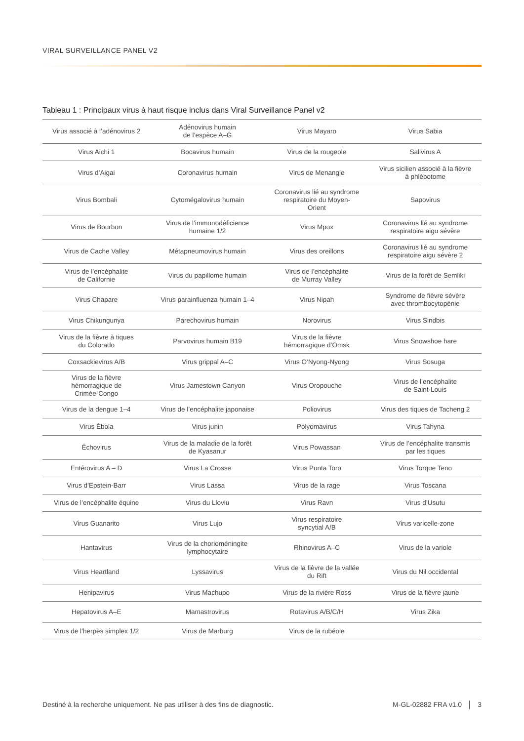VIRAL SURVEILLANCE PANEL V2
Tableau 1 : Principaux virus à haut risque inclus dans Viral Surveillance Panel v2
| Virus associé à l’adénovirus 2 | Adénovirus humain de l’espèce A–G | Virus Mayaro | Virus Sabia |
| Virus Aichi 1 | Bocavirus humain | Virus de la rougeole | Salivirus A |
| Virus d’Aigai | Coronavirus humain | Virus de Menangle | Virus sicilien associé à la fièvre à phlébotome |
| Virus Bombali | Cytomégalovirus humain | Coronavirus lié au syndrome respiratoire du Moyen- Orient | Sapovirus |
| Virus de Bourbon | Virus de l’immunodéficience humaine 1/2 | Virus Mpox | Coronavirus lié au syndrome respiratoire aigu sévère |
| Virus de Cache Valley | Métapneumovirus humain | Virus des oreillons | Coronavirus lié au syndrome respiratoire aigu sévère 2 |
| Virus de l’encéphalite de Californie | Virus du papillome humain | Virus de l’encéphalite de Murray Valley | Virus de la forêt de Semliki |
| Virus Chapare | Virus parainfluenza humain 1–4 | Virus Nipah | Syndrome de fièvre sévère avec thrombocytopénie |
| Virus Chikungunya | Parechovirus humain | Norovirus | Virus Sindbis |
| Virus de la fièvre à tiques du Colorado | Parvovirus humain B19 | Virus de la fièvre hémorragique d’Omsk | Virus Snowshoe hare |
| Coxsackievirus A/B | Virus grippal A–C | Virus O’Nyong-Nyong | Virus Sosuga |
| Virus de la fièvre hémorragique de Crimée-Congo | Virus Jamestown Canyon | Virus Oropouche | Virus de l’encéphalite de Saint-Louis |
| Virus de la dengue 1–4 | Virus de l’encéphalite japonaise | Poliovirus | Virus des tiques de Tacheng 2 |
| Virus Ébola | Virus junin | Polyomavirus | Virus Tahyna |
| Échovirus | Virus de la maladie de la forêt de Kyasanur | Virus Powassan | Virus de l’encéphalite transmis par les tiques |
| Entérovirus A – D | Virus La Crosse | Virus Punta Toro | Virus Torque Teno |
| Virus d’Epstein-Barr | Virus Lassa | Virus de la rage | Virus Toscana |
| Virus de l’encéphalite équine | Virus du Lloviu | Virus Ravn | Virus d’Usutu |
| Virus Guanarito | Virus Lujo | Virus respiratoire syncytial A/B | Virus varicelle-zone |
| Hantavirus | Virus de la chorioméningite lymphocytaire | Rhinovirus A–C | Virus de la variole |
| Virus Heartland | Lyssavirus | Virus de la fièvre de la vallée du Rift | Virus du Nil occidental |
| Henipavirus | Virus Machupo | Virus de la rivière Ross | Virus de la fièvre jaune |
| Hepatovirus A–E | Mamastrovirus | Rotavirus A/B/C/H | Virus Zika |
| Virus de l’herpès simplex 1/2 | Virus de Marburg | Virus de la rubéole | |
Destiné à la recherche uniquement. Ne pas utiliser à des fins de diagnostic.
M-GL-02882 FRA v1.0 │ 3